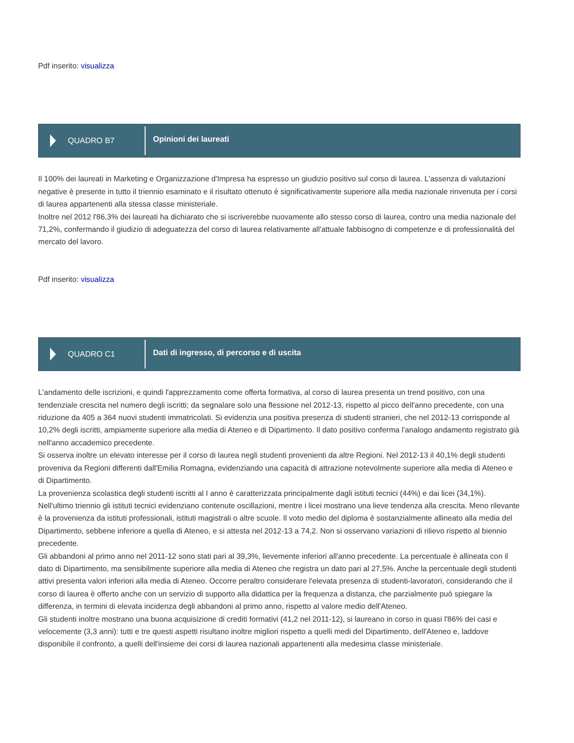Pdf inserito: visualizza
QUADRO B7
Opinioni dei laureati
Il 100% dei laureati in Marketing e Organizzazione d'Impresa ha espresso un giudizio positivo sul corso di laurea. L'assenza di valutazioni negative è presente in tutto il triennio esaminato e il risultato ottenuto è significativamente superiore alla media nazionale rinvenuta per i corsi di laurea appartenenti alla stessa classe ministeriale.
Inoltre nel 2012 l'86,3% dei laureati ha dichiarato che si iscriverebbe nuovamente allo stesso corso di laurea, contro una media nazionale del 71,2%, confermando il giudizio di adeguatezza del corso di laurea relativamente all'attuale fabbisogno di competenze e di professionalità del mercato del lavoro.
Pdf inserito: visualizza
QUADRO C1
Dati di ingresso, di percorso e di uscita
L'andamento delle iscrizioni, e quindi l'apprezzamento come offerta formativa, al corso di laurea presenta un trend positivo, con una tendenziale crescita nel numero degli iscritti; da segnalare solo una flessione nel 2012-13, rispetto al picco dell'anno precedente, con una riduzione da 405 a 364 nuovi studenti immatricolati. Si evidenzia una positiva presenza di studenti stranieri, che nel 2012-13 corrisponde al 10,2% degli iscritti, ampiamente superiore alla media di Ateneo e di Dipartimento. Il dato positivo conferma l'analogo andamento registrato già nell'anno accademico precedente.
Si osserva inoltre un elevato interesse per il corso di laurea negli studenti provenienti da altre Regioni. Nel 2012-13 il 40,1% degli studenti proveniva da Regioni differenti dall'Emilia Romagna, evidenziando una capacità di attrazione notevolmente superiore alla media di Ateneo e di Dipartimento.
La provenienza scolastica degli studenti iscritti al I anno è caratterizzata principalmente dagli istituti tecnici (44%) e dai licei (34,1%). Nell'ultimo triennio gli istituti tecnici evidenziano contenute oscillazioni, mentre i licei mostrano una lieve tendenza alla crescita. Meno rilevante è la provenienza da istituti professionali, istituti magistrali o altre scuole. Il voto medio del diploma è sostanzialmente allineato alla media del Dipartimento, sebbene inferiore a quella di Ateneo, e si attesta nel 2012-13 a 74,2. Non si osservano variazioni di rilievo rispetto al biennio precedente.
Gli abbandoni al primo anno nel 2011-12 sono stati pari al 39,3%, lievemente inferiori all'anno precedente. La percentuale è allineata con il dato di Dipartimento, ma sensibilmente superiore alla media di Ateneo che registra un dato pari al 27,5%. Anche la percentuale degli studenti attivi presenta valori inferiori alla media di Ateneo. Occorre peraltro considerare l'elevata presenza di studenti-lavoratori, considerando che il corso di laurea è offerto anche con un servizio di supporto alla didattica per la frequenza a distanza, che parzialmente può spiegare la differenza, in termini di elevata incidenza degli abbandoni al primo anno, rispetto al valore medio dell'Ateneo.
Gli studenti inoltre mostrano una buona acquisizione di crediti formativi (41,2 nel 2011-12), si laureano in corso in quasi l'86% dei casi e velocemente (3,3 anni): tutti e tre questi aspetti risultano inoltre migliori rispetto a quelli medi del Dipartimento, dell'Ateneo e, laddove disponibile il confronto, a quelli dell'insieme dei corsi di laurea nazionali appartenenti alla medesima classe ministeriale.